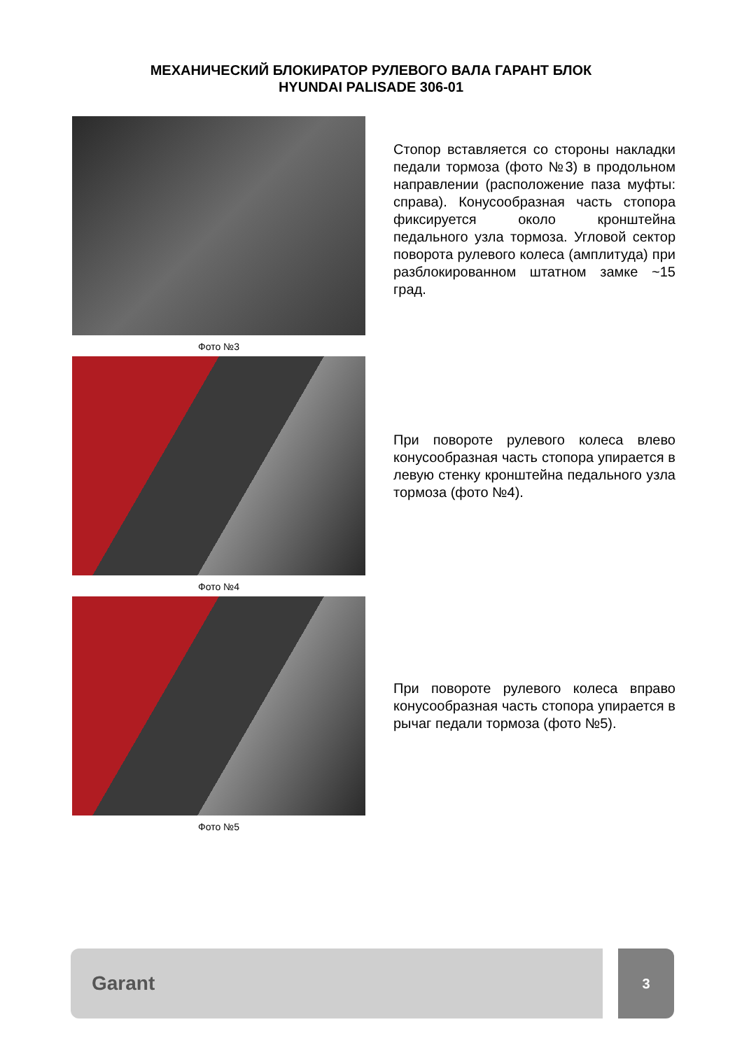МЕХАНИЧЕСКИЙ БЛОКИРАТОР РУЛЕВОГО ВАЛА ГАРАНТ БЛОК
HYUNDAI PALISADE 306-01
Фото №3
Стопор вставляется со стороны накладки педали тормоза (фото №3) в продольном направлении (расположение паза муфты: справа). Конусообразная часть стопора фиксируется около кронштейна педального узла тормоза. Угловой сектор поворота рулевого колеса (амплитуда) при разблокированном штатном замке ~15 град.
Фото №4
При повороте рулевого колеса влево конусообразная часть стопора упирается в левую стенку кронштейна педального узла тормоза (фото №4).
Фото №5
При повороте рулевого колеса вправо конусообразная часть стопора упирается в рычаг педали тормоза (фото №5).
Garant
3